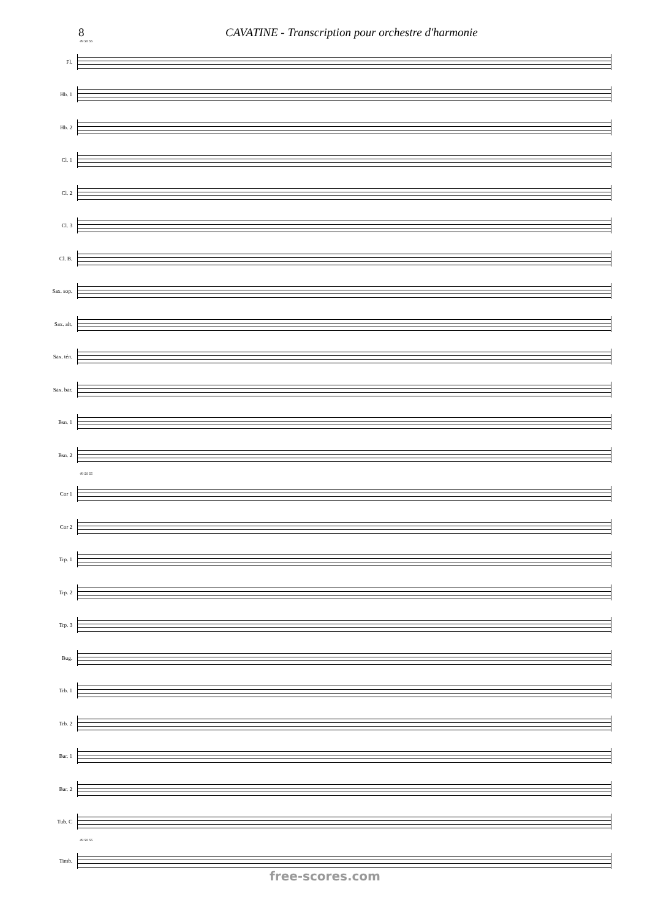8 CAVATINE - Transcription pour orchestre d'harmonie
49 50 55
Fl.
Hb. 1
Hb. 2
Cl. 1
Cl. 2
Cl. 3
Cl. B.
Sax. sop.
Sax. alt.
Sax. tén.
Sax. bar.
Bsn. 1
Bsn. 2
49 50 55
Cor 1
Cor 2
Trp. 1
Trp. 2
Trp. 3
Bug.
Trb. 1
Trb. 2
Bar. 1
Bar. 2
Tub. C
49 50 55
Timb.
free-scores.com